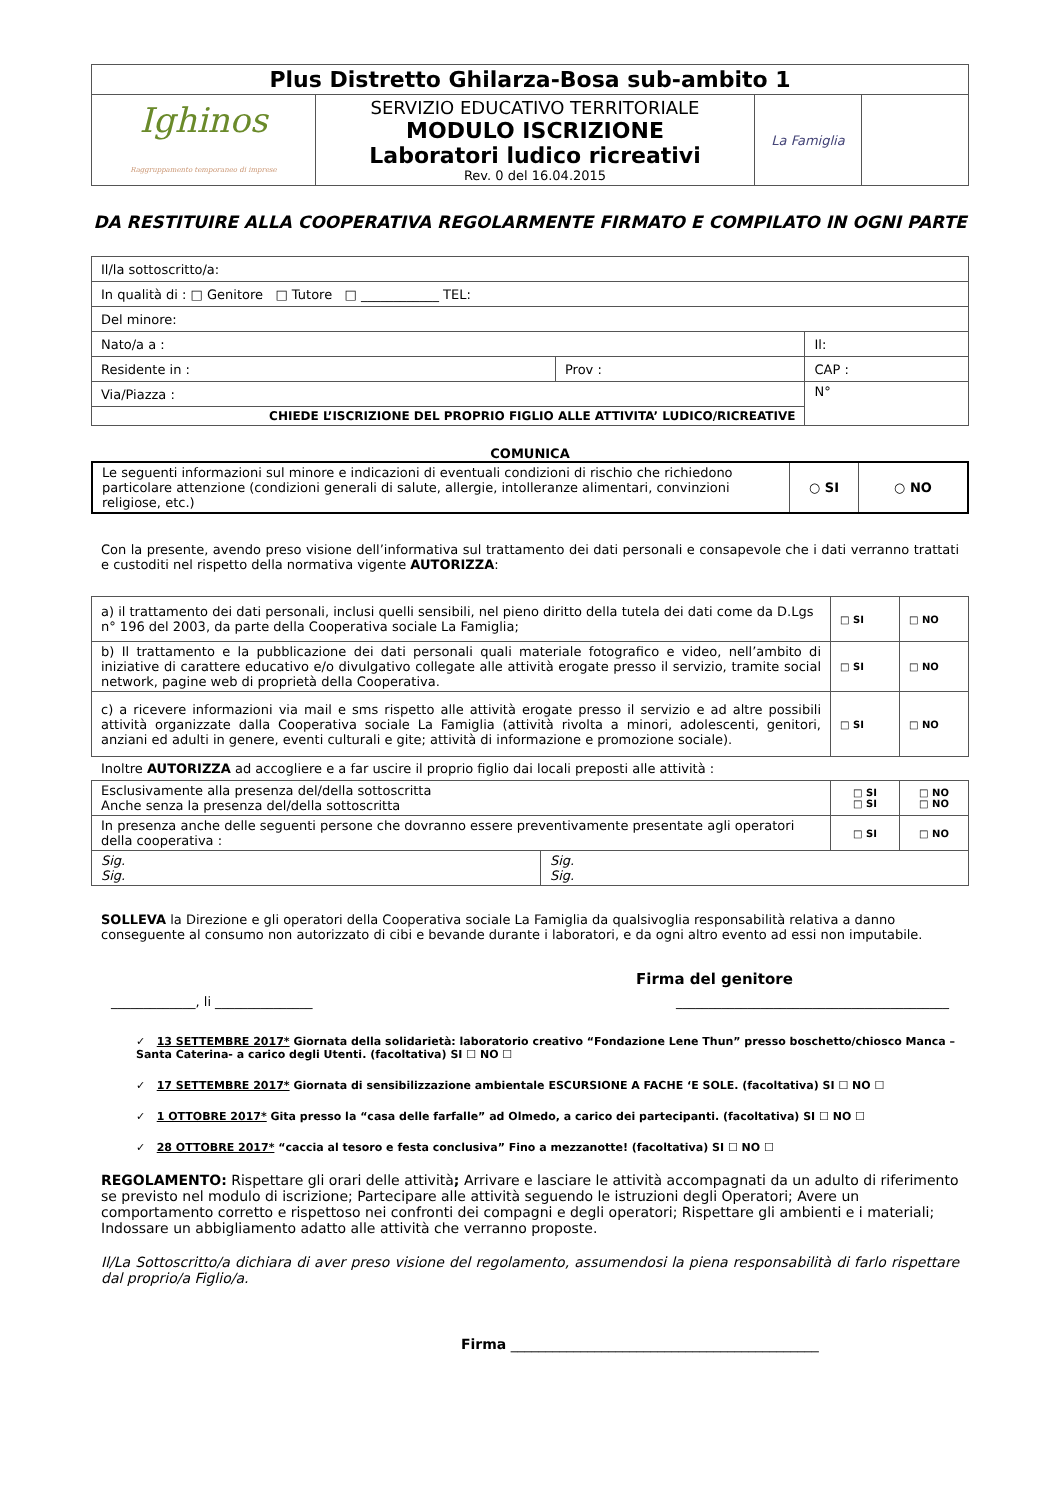| Plus Distretto Ghilarza-Bosa sub-ambito 1 | | | |
| Ighinos Raggruppamento temporaneo di imprese | SERVIZIO EDUCATIVO TERRITORIALE MODULO ISCRIZIONE Laboratori ludico ricreativi Rev. 0 del 16.04.2015 | La Famiglia | |
DA RESTITUIRE ALLA COOPERATIVA REGOLARMENTE FIRMATO E COMPILATO IN OGNI PARTE
| Il/la sottoscritto/a: | | |
| In qualità di : □ Genitore □ Tutore □ ____________ TEL: | | |
| Del minore: | | |
| Nato/a a : | | Il: |
| Residente in : | Prov : | CAP : |
| Via/Piazza : | | N° |
| CHIEDE L’ISCRIZIONE DEL PROPRIO FIGLIO ALLE ATTIVITA’ LUDICO/RICREATIVE | | |
COMUNICA
| Le seguenti informazioni sul minore e indicazioni di eventuali condizioni di rischio che richiedono particolare attenzione (condizioni generali di salute, allergie, intolleranze alimentari, convinzioni religiose, etc.) | ○ SI | ○ NO |
Con la presente, avendo preso visione dell’informativa sul trattamento dei dati personali e consapevole che i dati verranno trattati e custoditi nel rispetto della normativa vigente AUTORIZZA:
| a) il trattamento dei dati personali, inclusi quelli sensibili, nel pieno diritto della tutela dei dati come da D.Lgs n° 196 del 2003, da parte della Cooperativa sociale La Famiglia; | □ SI | □ NO |
| b) Il trattamento e la pubblicazione dei dati personali quali materiale fotografico e video, nell’ambito di iniziative di carattere educativo e/o divulgativo collegate alle attività erogate presso il servizio, tramite social network, pagine web di proprietà della Cooperativa. | □ SI | □ NO |
| c) a ricevere informazioni via mail e sms rispetto alle attività erogate presso il servizio e ad altre possibili attività organizzate dalla Cooperativa sociale La Famiglia (attività rivolta a minori, adolescenti, genitori, anziani ed adulti in genere, eventi culturali e gite; attività di informazione e promozione sociale). | □ SI | □ NO |
Inoltre AUTORIZZA ad accogliere e a far uscire il proprio figlio dai locali preposti alle attività :
| Esclusivamente alla presenza del/della sottoscritta Anche senza la presenza del/della sottoscritta | | □ SI □ SI | □ NO □ NO |
| In presenza anche delle seguenti persone che dovranno essere preventivamente presentate agli operatori della cooperativa : | | □ SI | □ NO |
| Sig. Sig. | Sig. Sig. | | |
SOLLEVA la Direzione e gli operatori della Cooperativa sociale La Famiglia da qualsivoglia responsabilità relativa a danno conseguente al consumo non autorizzato di cibi e bevande durante i laboratori, e da ogni altro evento ad essi non imputabile.
Firma del genitore
_____________, li _______________ __________________________________________
✓ 13 SETTEMBRE 2017* Giornata della solidarietà: laboratorio creativo “Fondazione Lene Thun” presso boschetto/chiosco Manca –Santa Caterina- a carico degli Utenti. (facoltativa) SI ☐ NO ☐
✓ 17 SETTEMBRE 2017* Giornata di sensibilizzazione ambientale ESCURSIONE A FACHE ‘E SOLE. (facoltativa) SI ☐ NO ☐
✓ 1 OTTOBRE 2017* Gita presso la “casa delle farfalle” ad Olmedo, a carico dei partecipanti. (facoltativa) SI ☐ NO ☐
✓ 28 OTTOBRE 2017* “caccia al tesoro e festa conclusiva” Fino a mezzanotte! (facoltativa) SI ☐ NO ☐
REGOLAMENTO: Rispettare gli orari delle attività; Arrivare e lasciare le attività accompagnati da un adulto di riferimento se previsto nel modulo di iscrizione; Partecipare alle attività seguendo le istruzioni degli Operatori; Avere un comportamento corretto e rispettoso nei confronti dei compagni e degli operatori; Rispettare gli ambienti e i materiali; Indossare un abbigliamento adatto alle attività che verranno proposte.
Il/La Sottoscritto/a dichiara di aver preso visione del regolamento, assumendosi la piena responsabilità di farlo rispettare dal proprio/a Figlio/a.
Firma ____________________________________________